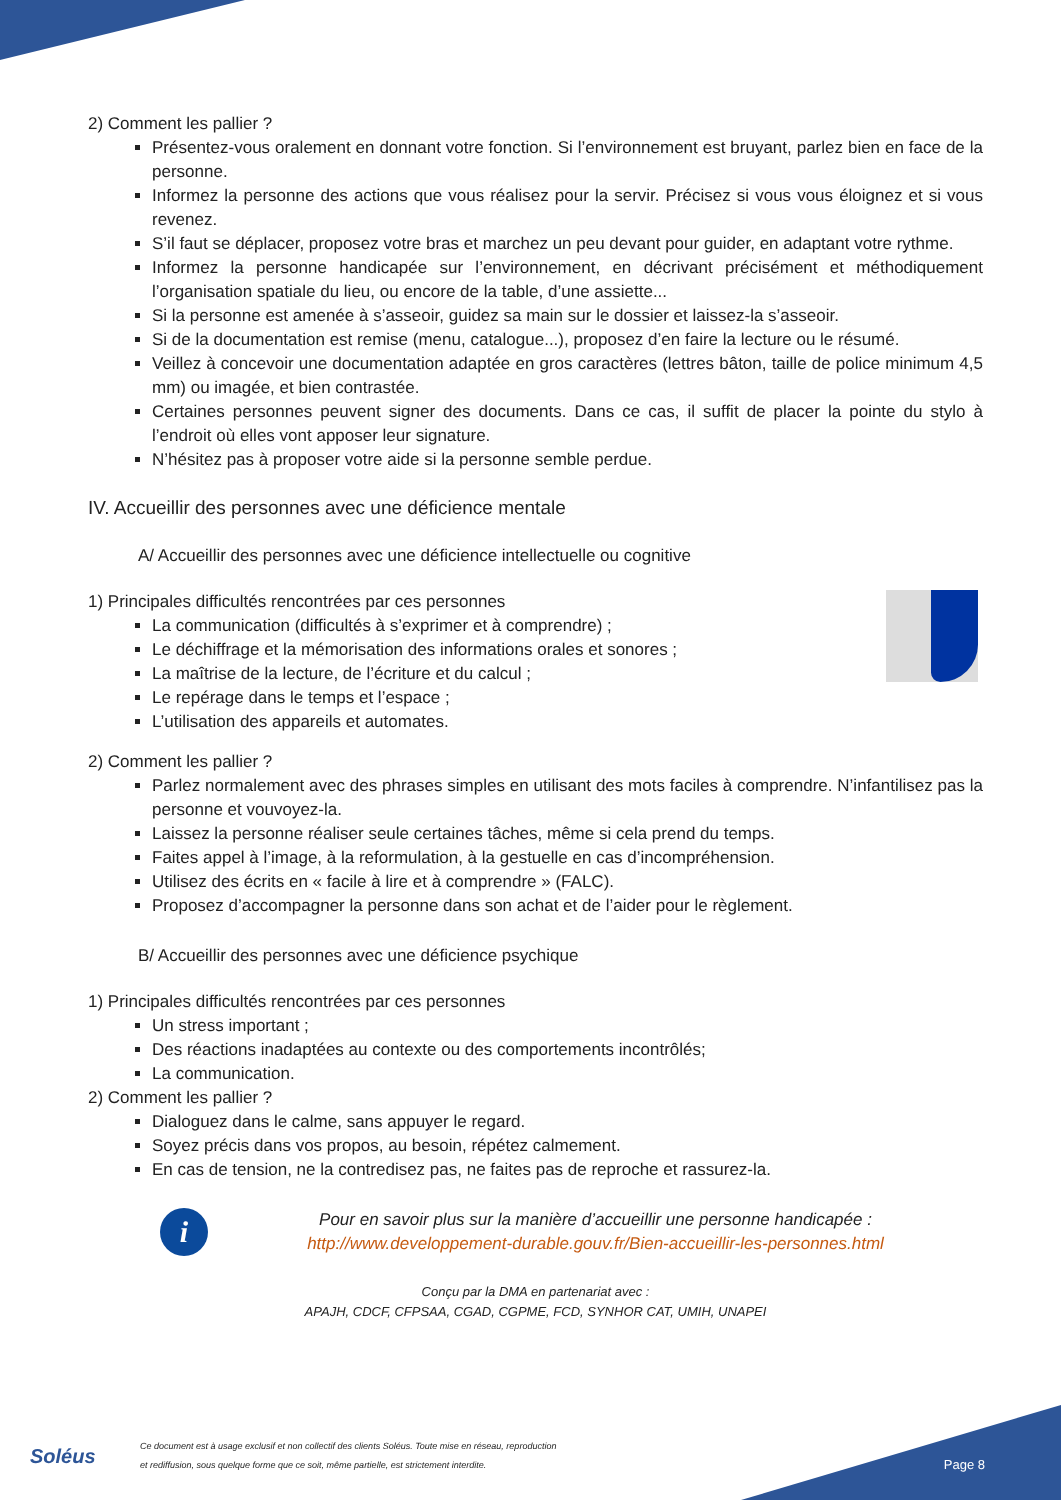2) Comment les pallier ?
Présentez-vous oralement en donnant votre fonction. Si l’environnement est bruyant, parlez bien en face de la personne.
Informez la personne des actions que vous réalisez pour la servir. Précisez si vous vous éloignez et si vous revenez.
S’il faut se déplacer, proposez votre bras et marchez un peu devant pour guider, en adaptant votre rythme.
Informez la personne handicapée sur l’environnement, en décrivant précisément et méthodiquement l’organisation spatiale du lieu, ou encore de la table, d’une assiette...
Si la personne est amenée à s’asseoir, guidez sa main sur le dossier et laissez-la s’asseoir.
Si de la documentation est remise (menu, catalogue...), proposez d’en faire la lecture ou le résumé.
Veillez à concevoir une documentation adaptée en gros caractères (lettres bâton, taille de police minimum 4,5 mm) ou imagée, et bien contrastée.
Certaines personnes peuvent signer des documents. Dans ce cas, il suffit de placer la pointe du stylo à l’endroit où elles vont apposer leur signature.
N’hésitez pas à proposer votre aide si la personne semble perdue.
IV. Accueillir des personnes avec une déficience mentale
A/ Accueillir des personnes avec une déficience intellectuelle ou cognitive
1) Principales difficultés rencontrées par ces personnes
La communication (difficultés à s’exprimer et à comprendre) ;
Le déchiffrage et la mémorisation des informations orales et sonores ;
La maîtrise de la lecture, de l’écriture et du calcul ;
Le repérage dans le temps et l’espace ;
L’utilisation des appareils et automates.
2) Comment les pallier ?
Parlez normalement avec des phrases simples en utilisant des mots faciles à comprendre. N’infantilisez pas la personne et vouvoyez-la.
Laissez la personne réaliser seule certaines tâches, même si cela prend du temps.
Faites appel à l’image, à la reformulation, à la gestuelle en cas d’incompréhension.
Utilisez des écrits en « facile à lire et à comprendre » (FALC).
Proposez d’accompagner la personne dans son achat et de l’aider pour le règlement.
B/ Accueillir des personnes avec une déficience psychique
1) Principales difficultés rencontrées par ces personnes
Un stress important ;
Des réactions inadaptées au contexte ou des comportements incontrôlés;
La communication.
2) Comment les pallier ?
Dialoguez dans le calme, sans appuyer le regard.
Soyez précis dans vos propos, au besoin, répétez calmement.
En cas de tension, ne la contredisez pas, ne faites pas de reproche et rassurez-la.
i
Pour en savoir plus sur la manière d’accueillir une personne handicapée :
http://www.developpement-durable.gouv.fr/Bien-accueillir-les-personnes.html
Conçu par la DMA en partenariat avec :
APAJH, CDCF, CFPSAA, CGAD, CGPME, FCD, SYNHOR CAT, UMIH, UNAPEI
Soléus
Ce document est à usage exclusif et non collectif des clients Soléus. Toute mise en réseau, reproduction
et rediffusion, sous quelque forme que ce soit, même partielle, est strictement interdite.
Page 8